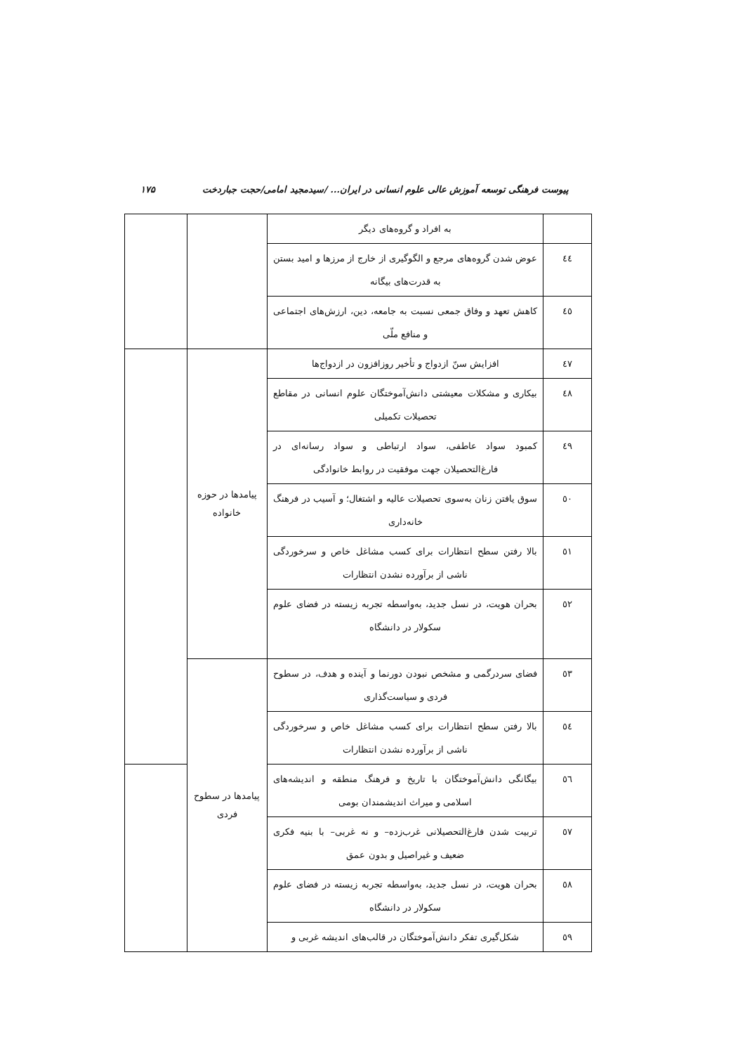پیوست فرهنگی توسعه آموزش عالی علوم انسانی در ایران... /سیدمجید امامی/حجت جباردخت ۱۷۵
| | به افراد و گروه‌های دیگر | | |
| ٤٤ | عوض شدن گروه‌های مرجع و الگوگیری از خارج از مرزها و امید بستن به قدرت‌های بیگانه | | |
| ٤٥ | کاهش تعهد و وفاق جمعی نسبت به جامعه، دین، ارزش‌های اجتماعی و منافع ملّی | | |
| ٤٧ | افزایش سنّ ازدواج و تأخیر روزافزون در ازدواج‌ها | پیامدها در حوزه خانواده | |
| ٤٨ | بیکاری و مشکلات معیشتی دانش‌آموختگان علوم انسانی در مقاطع تحصیلات تکمیلی | | |
| ٤٩ | کمبود سواد عاطفی، سواد ارتباطی و سواد رسانه‌ای در فارغ‌التحصیلان جهت موفقیت در روابط خانوادگی | | |
| ٥٠ | سوق یافتن زنان به‌سوی تحصیلات عالیه و اشتغال؛ و آسیب در فرهنگ خانه‌داری | | |
| ٥١ | بالا رفتن سطح انتظارات برای کسب مشاغل خاص و سرخوردگی ناشی از برآورده نشدن انتظارات | | |
| ٥٢ | بحران هویت، در نسل جدید، به‌واسطه تجربه زیسته در فضای علوم سکولار در دانشگاه | | |
| ٥٣ | فضای سردرگمی و مشخص نبودن دورنما و آینده و هدف، در سطوح فردی و سیاست‌گذاری | پیامدها در سطوح فردی | |
| ٥٤ | بالا رفتن سطح انتظارات برای کسب مشاغل خاص و سرخوردگی ناشی از برآورده نشدن انتظارات | | |
| ٥٦ | بیگانگی دانش‌آموختگان با تاریخ و فرهنگ منطقه و اندیشه‌های اسلامی و میراث اندیشمندان بومی | | |
| ٥٧ | تربیت شدن فارغ‌التحصیلانی غرب‌زده– و نه غربی– با بنیه فکری ضعیف و غیراصیل و بدون عمق | | |
| ٥٨ | بحران هویت، در نسل جدید، به‌واسطه تجربه زیسته در فضای علوم سکولار در دانشگاه | | |
| ٥٩ | شکل‌گیری تفکر دانش‌آموختگان در قالب‌های اندیشه غربی و | | |